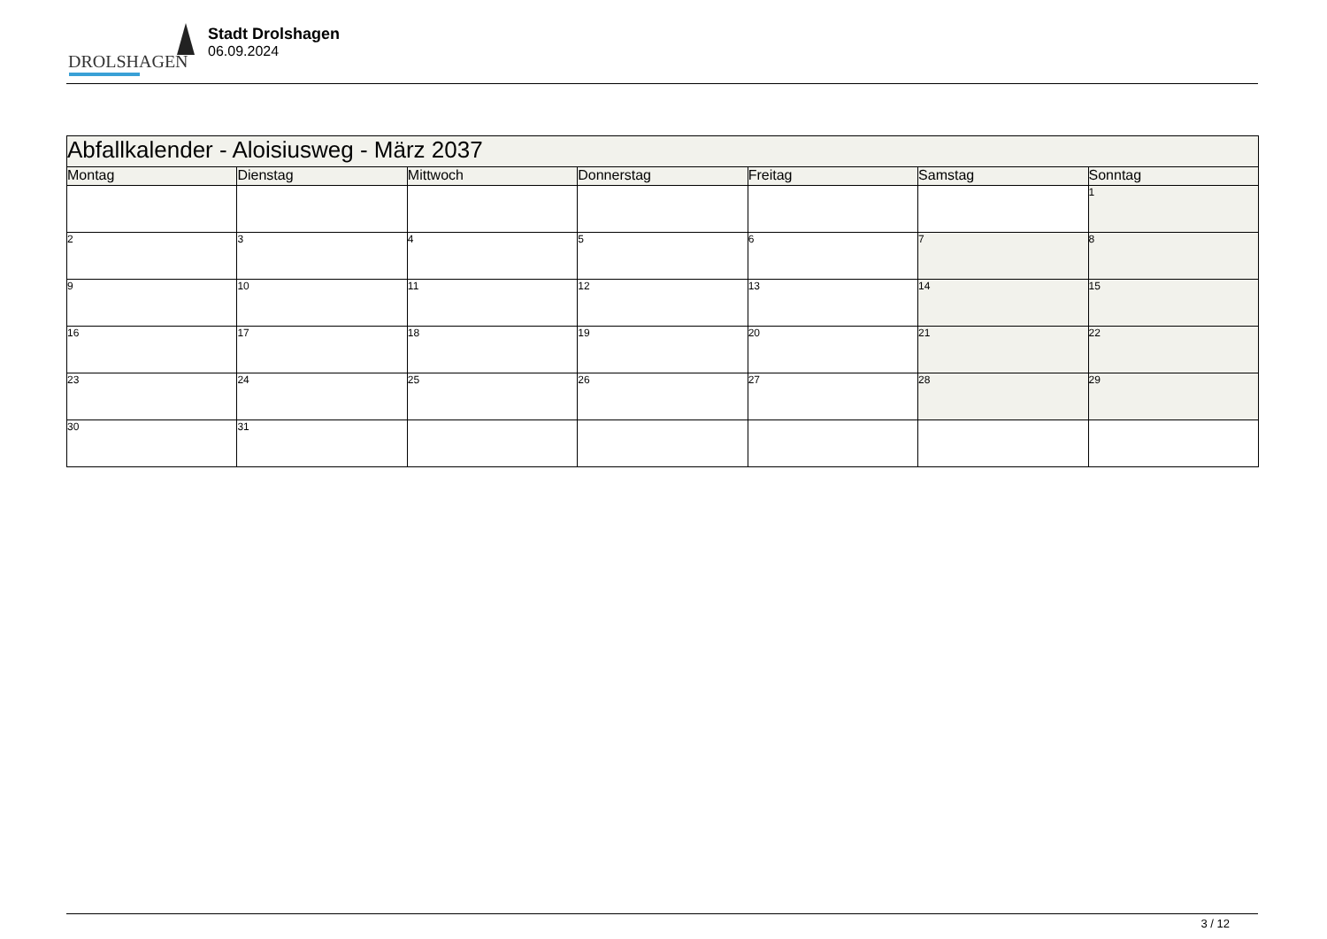DROLSHAGEN
Stadt Drolshagen
06.09.2024
| Abfallkalender - Aloisiusweg - März 2037 | | | | | | |
| --- | --- | --- | --- | --- | --- | --- |
| Montag | Dienstag | Mittwoch | Donnerstag | Freitag | Samstag | Sonntag |
| | | | | | | 1 |
| 2 | 3 | 4 | 5 | 6 | 7 | 8 |
| 9 | 10 | 11 | 12 | 13 | 14 | 15 |
| 16 | 17 | 18 | 19 | 20 | 21 | 22 |
| 23 | 24 | 25 | 26 | 27 | 28 | 29 |
| 30 | 31 | | | | | |
3 / 12